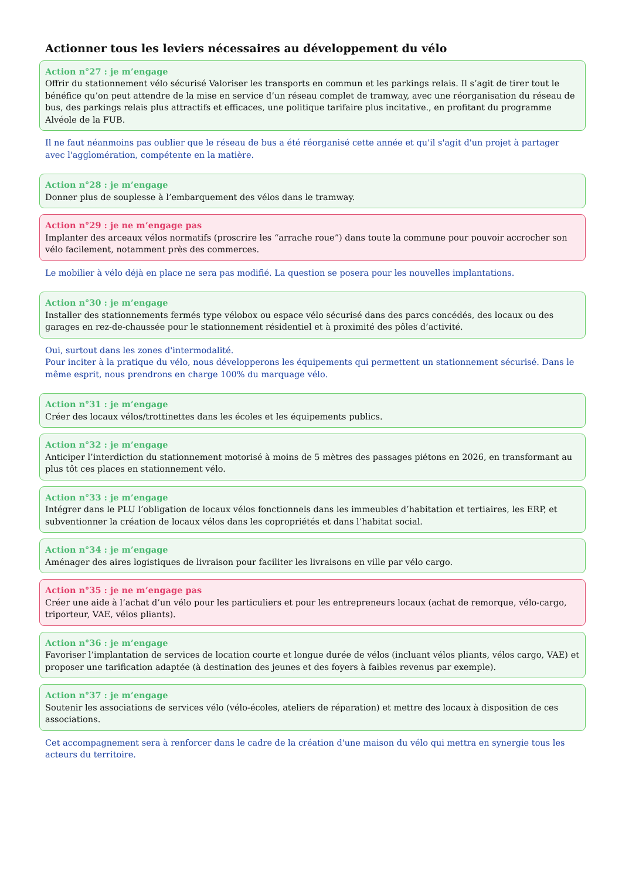Actionner tous les leviers nécessaires au développement du vélo
Action n°27 : je m’engage
Offrir du stationnement vélo sécurisé Valoriser les transports en commun et les parkings relais. Il s’agit de tirer tout le bénéfice qu’on peut attendre de la mise en service d’un réseau complet de tramway, avec une réorganisation du réseau de bus, des parkings relais plus attractifs et efficaces, une politique tarifaire plus incitative., en profitant du programme Alvéole de la FUB.
Il ne faut néanmoins pas oublier que le réseau de bus a été réorganisé cette année et qu'il s'agit d'un projet à partager avec l'agglomération, compétente en la matière.
Action n°28 : je m’engage
Donner plus de souplesse à l’embarquement des vélos dans le tramway.
Action n°29 : je ne m’engage pas
Implanter des arceaux vélos normatifs (proscrire les “arrache roue”) dans toute la commune pour pouvoir accrocher son vélo facilement, notamment près des commerces.
Le mobilier à vélo déjà en place ne sera pas modifié. La question se posera pour les nouvelles implantations.
Action n°30 : je m’engage
Installer des stationnements fermés type vélobox ou espace vélo sécurisé dans des parcs concédés, des locaux ou des garages en rez-de-chaussée pour le stationnement résidentiel et à proximité des pôles d’activité.
Oui, surtout dans les zones d'intermodalité.
Pour inciter à la pratique du vélo, nous développerons les équipements qui permettent un stationnement sécurisé. Dans le même esprit, nous prendrons en charge 100% du marquage vélo.
Action n°31 : je m’engage
Créer des locaux vélos/trottinettes dans les écoles et les équipements publics.
Action n°32 : je m’engage
Anticiper l’interdiction du stationnement motorisé à moins de 5 mètres des passages piétons en 2026, en transformant au plus tôt ces places en stationnement vélo.
Action n°33 : je m’engage
Intégrer dans le PLU l’obligation de locaux vélos fonctionnels dans les immeubles d’habitation et tertiaires, les ERP, et subventionner la création de locaux vélos dans les copropriétés et dans l’habitat social.
Action n°34 : je m’engage
Aménager des aires logistiques de livraison pour faciliter les livraisons en ville par vélo cargo.
Action n°35 : je ne m’engage pas
Créer une aide à l’achat d’un vélo pour les particuliers et pour les entrepreneurs locaux (achat de remorque, vélo-cargo, triporteur, VAE, vélos pliants).
Action n°36 : je m’engage
Favoriser l’implantation de services de location courte et longue durée de vélos (incluant vélos pliants, vélos cargo, VAE) et proposer une tarification adaptée (à destination des jeunes et des foyers à faibles revenus par exemple).
Action n°37 : je m’engage
Soutenir les associations de services vélo (vélo-écoles, ateliers de réparation) et mettre des locaux à disposition de ces associations.
Cet accompagnement sera à renforcer dans le cadre de la création d'une maison du vélo qui mettra en synergie tous les acteurs du territoire.